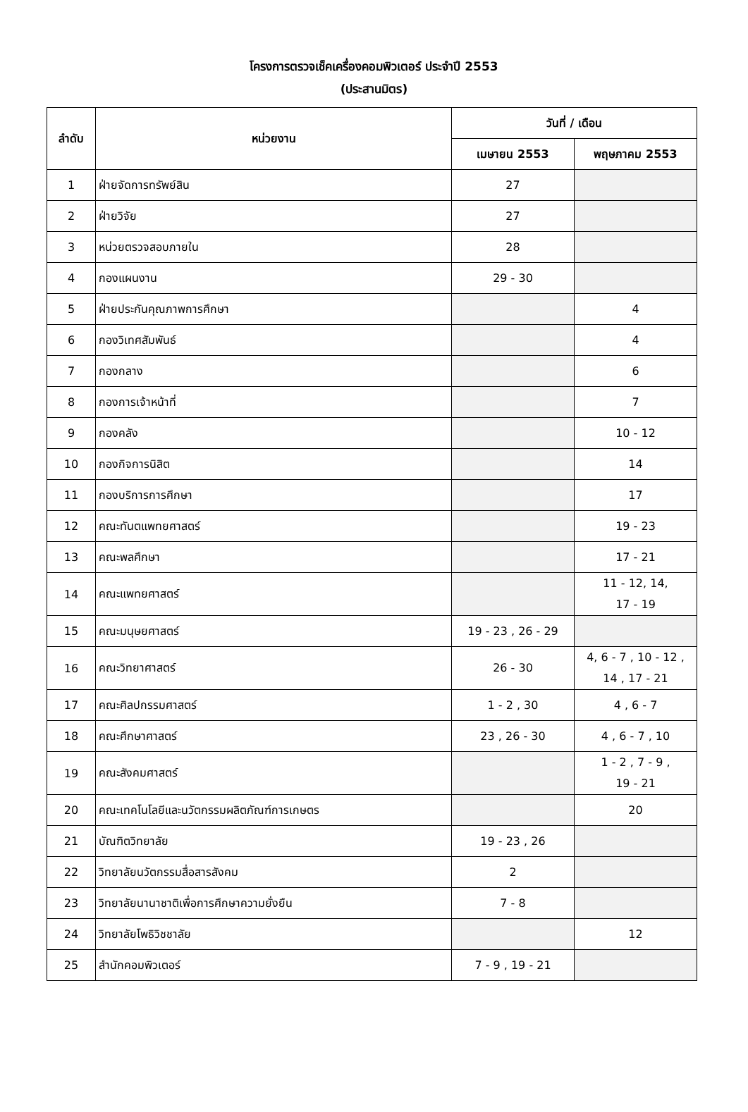โครงการตรวจเช็คเครื่องคอมพิวเตอร์ ประจำปี 2553
(ประสานมิตร)
| ลำดับ | หน่วยงาน | วันที่ / เดือน | |
| --- | --- | --- | --- |
| | | เมษายน 2553 | พฤษภาคม 2553 |
| 1 | ฝ่ายจัดการทรัพย์สิน | 27 | |
| 2 | ฝ่ายวิจัย | 27 | |
| 3 | หน่วยตรวจสอบภายใน | 28 | |
| 4 | กองแผนงาน | 29 - 30 | |
| 5 | ฝ่ายประกันคุณภาพการศึกษา | | 4 |
| 6 | กองวิเทศสัมพันธ์ | | 4 |
| 7 | กองกลาง | | 6 |
| 8 | กองการเจ้าหน้าที่ | | 7 |
| 9 | กองคลัง | | 10 - 12 |
| 10 | กองกิจการนิสิต | | 14 |
| 11 | กองบริการการศึกษา | | 17 |
| 12 | คณะทันตแพทยศาสตร์ | | 19 - 23 |
| 13 | คณะพลศึกษา | | 17 - 21 |
| 14 | คณะแพทยศาสตร์ | | 11 - 12, 14, 17 - 19 |
| 15 | คณะมนุษยศาสตร์ | 19 - 23 , 26 - 29 | |
| 16 | คณะวิทยาศาสตร์ | 26 - 30 | 4, 6 - 7 , 10 - 12 , 14 , 17 - 21 |
| 17 | คณะศิลปกรรมศาสตร์ | 1 - 2 , 30 | 4 , 6 - 7 |
| 18 | คณะศึกษาศาสตร์ | 23 , 26 - 30 | 4 , 6 - 7 , 10 |
| 19 | คณะสังคมศาสตร์ | | 1 - 2 , 7 - 9 , 19 - 21 |
| 20 | คณะเทคโนโลยีและนวัตกรรมผลิตภัณฑ์การเกษตร | | 20 |
| 21 | บัณฑิตวิทยาลัย | 19 - 23 , 26 | |
| 22 | วิทยาลัยนวัตกรรมสื่อสารสังคม | 2 | |
| 23 | วิทยาลัยนานาชาติเพื่อการศึกษาความยั่งยืน | 7 - 8 | |
| 24 | วิทยาลัยโพธิวิชชาลัย | | 12 |
| 25 | สำนักคอมพิวเตอร์ | 7 - 9 , 19 - 21 | |